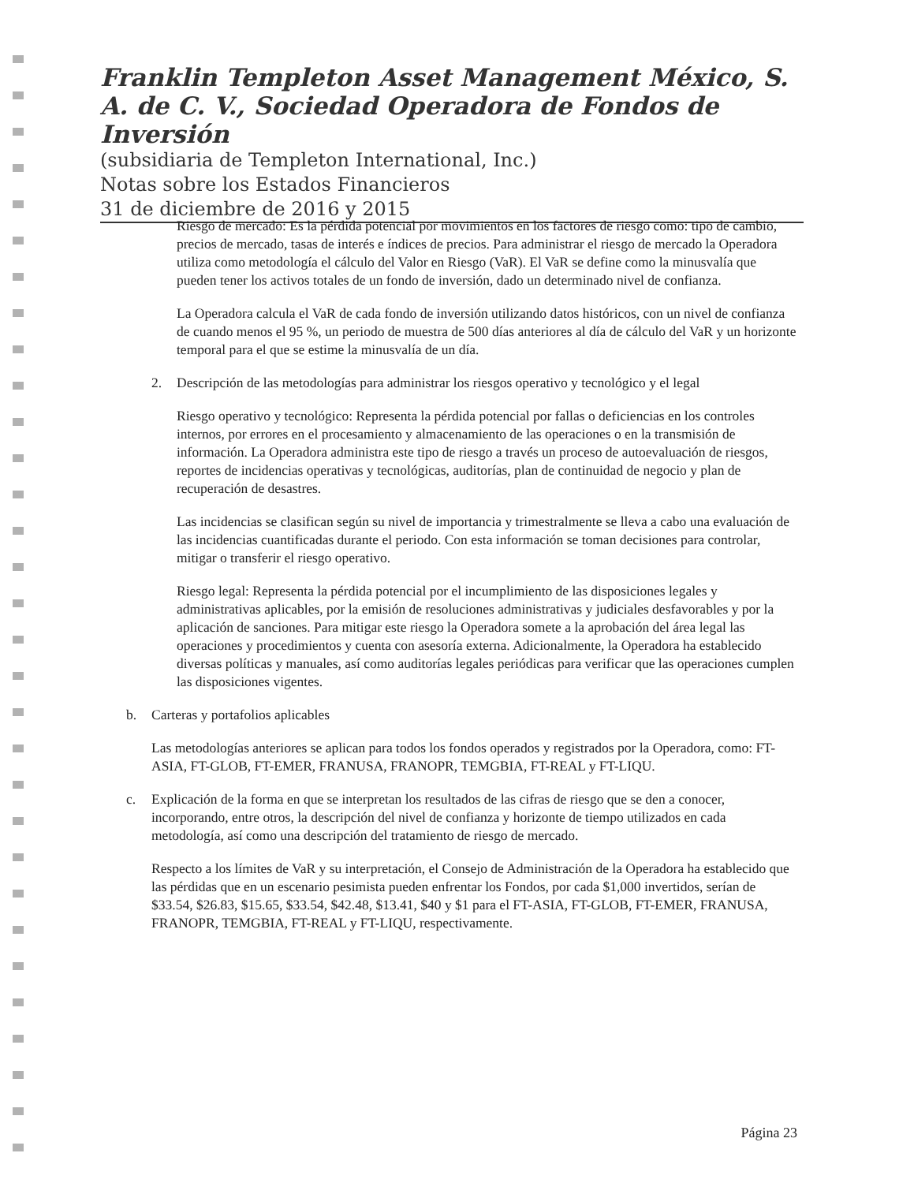Franklin Templeton Asset Management México, S. A. de C. V., Sociedad Operadora de Fondos de Inversión
(subsidiaria de Templeton International, Inc.)
Notas sobre los Estados Financieros
31 de diciembre de 2016 y 2015
Riesgo de mercado: Es la pérdida potencial por movimientos en los factores de riesgo como: tipo de cambio, precios de mercado, tasas de interés e índices de precios. Para administrar el riesgo de mercado la Operadora utiliza como metodología el cálculo del Valor en Riesgo (VaR). El VaR se define como la minusvalía que pueden tener los activos totales de un fondo de inversión, dado un determinado nivel de confianza.
La Operadora calcula el VaR de cada fondo de inversión utilizando datos históricos, con un nivel de confianza de cuando menos el 95 %, un periodo de muestra de 500 días anteriores al día de cálculo del VaR y un horizonte temporal para el que se estime la minusvalía de un día.
2. Descripción de las metodologías para administrar los riesgos operativo y tecnológico y el legal
Riesgo operativo y tecnológico: Representa la pérdida potencial por fallas o deficiencias en los controles internos, por errores en el procesamiento y almacenamiento de las operaciones o en la transmisión de información. La Operadora administra este tipo de riesgo a través un proceso de autoevaluación de riesgos, reportes de incidencias operativas y tecnológicas, auditorías, plan de continuidad de negocio y plan de recuperación de desastres.
Las incidencias se clasifican según su nivel de importancia y trimestralmente se lleva a cabo una evaluación de las incidencias cuantificadas durante el periodo. Con esta información se toman decisiones para controlar, mitigar o transferir el riesgo operativo.
Riesgo legal: Representa la pérdida potencial por el incumplimiento de las disposiciones legales y administrativas aplicables, por la emisión de resoluciones administrativas y judiciales desfavorables y por la aplicación de sanciones. Para mitigar este riesgo la Operadora somete a la aprobación del área legal las operaciones y procedimientos y cuenta con asesoría externa. Adicionalmente, la Operadora ha establecido diversas políticas y manuales, así como auditorías legales periódicas para verificar que las operaciones cumplen las disposiciones vigentes.
b. Carteras y portafolios aplicables
Las metodologías anteriores se aplican para todos los fondos operados y registrados por la Operadora, como: FT-ASIA, FT-GLOB, FT-EMER, FRANUSA, FRANOPR, TEMGBIA, FT-REAL y FT-LIQU.
c. Explicación de la forma en que se interpretan los resultados de las cifras de riesgo que se den a conocer, incorporando, entre otros, la descripción del nivel de confianza y horizonte de tiempo utilizados en cada metodología, así como una descripción del tratamiento de riesgo de mercado.
Respecto a los límites de VaR y su interpretación, el Consejo de Administración de la Operadora ha establecido que las pérdidas que en un escenario pesimista pueden enfrentar los Fondos, por cada $1,000 invertidos, serían de $33.54, $26.83, $15.65, $33.54, $42.48, $13.41, $40 y $1 para el FT-ASIA, FT-GLOB, FT-EMER, FRANUSA, FRANOPR, TEMGBIA, FT-REAL y FT-LIQU, respectivamente.
Página 23